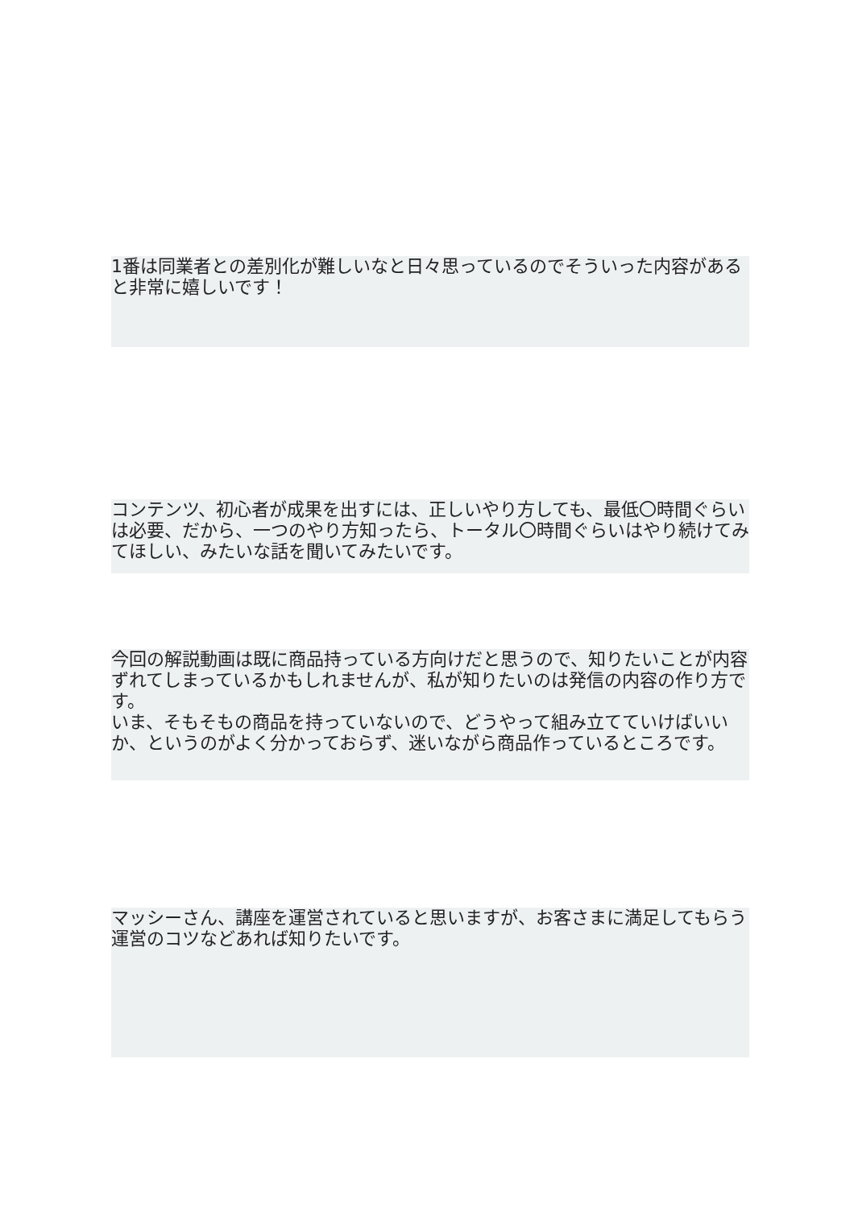1番は同業者との差別化が難しいなと日々思っているのでそういった内容があると非常に嬉しいです！
コンテンツ、初心者が成果を出すには、正しいやり方しても、最低〇時間ぐらいは必要、だから、一つのやり方知ったら、トータル〇時間ぐらいはやり続けてみてほしい、みたいな話を聞いてみたいです。
今回の解説動画は既に商品持っている方向けだと思うので、知りたいことが内容ずれてしまっているかもしれませんが、私が知りたいのは発信の内容の作り方です。
いま、そもそもの商品を持っていないので、どうやって組み立てていけばいいか、というのがよく分かっておらず、迷いながら商品作っているところです。
マッシーさん、講座を運営されていると思いますが、お客さまに満足してもらう運営のコツなどあれば知りたいです。